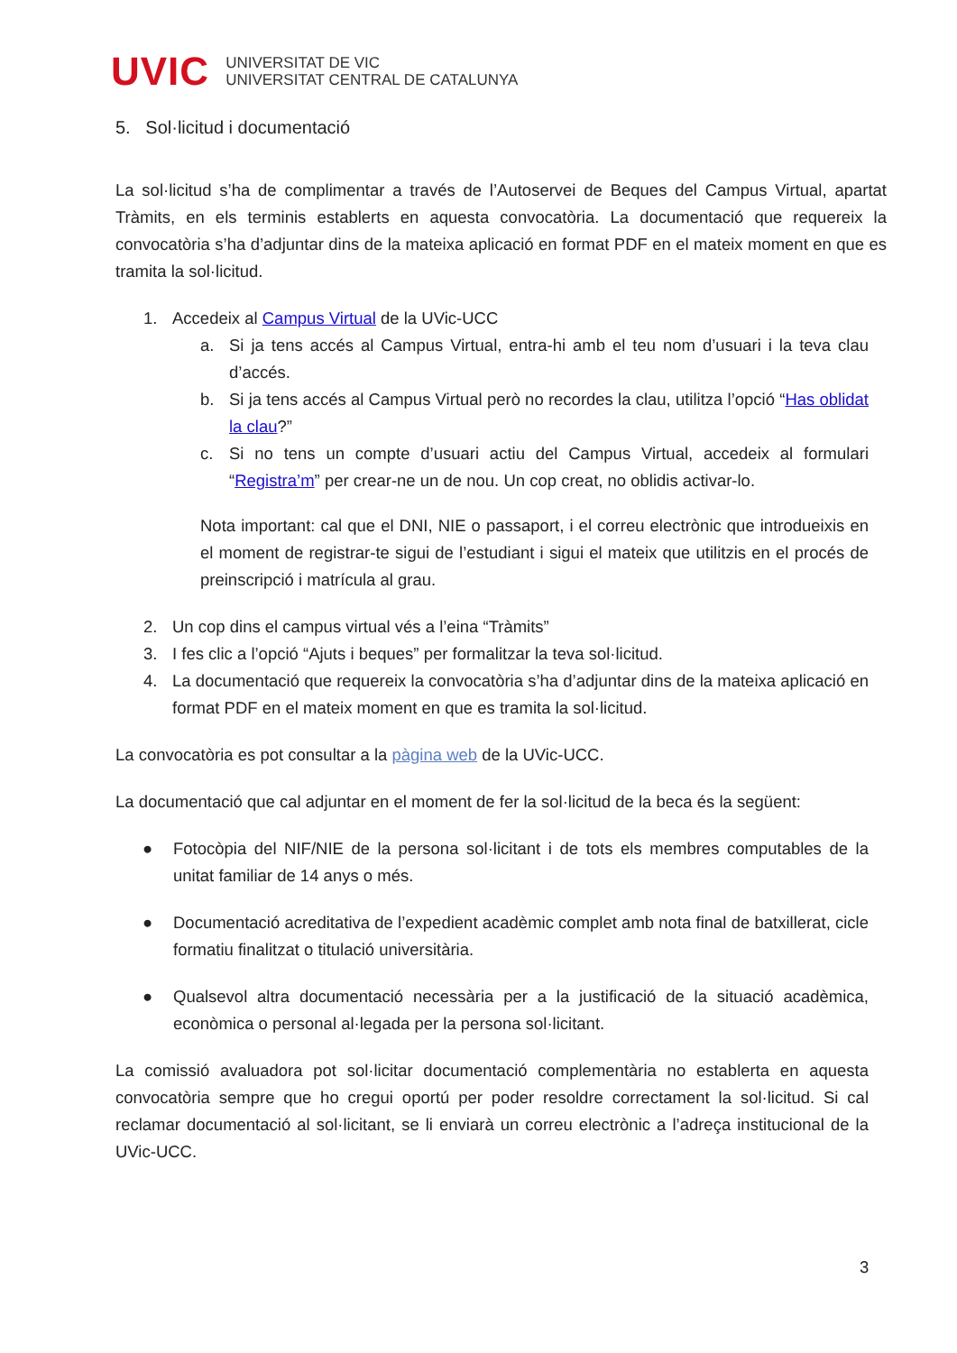UVIC
UNIVERSITAT DE VIC
UNIVERSITAT CENTRAL DE CATALUNYA
5. Sol·licitud i documentació
La sol·licitud s’ha de complimentar a través de l’Autoservei de Beques del Campus Virtual, apartat Tràmits, en els terminis establerts en aquesta convocatòria. La documentació que requereix la convocatòria s’ha d’adjuntar dins de la mateixa aplicació en format PDF en el mateix moment en que es tramita la sol·licitud.
1. Accedeix al Campus Virtual de la UVic-UCC
a. Si ja tens accés al Campus Virtual, entra-hi amb el teu nom d’usuari i la teva clau d’accés.
b. Si ja tens accés al Campus Virtual però no recordes la clau, utilitza l’opció “Has oblidat la clau?”
c. Si no tens un compte d’usuari actiu del Campus Virtual, accedeix al formulari “Registra’m” per crear-ne un de nou. Un cop creat, no oblidis activar-lo.
Nota important: cal que el DNI, NIE o passaport, i el correu electrònic que introdueixis en el moment de registrar-te sigui de l’estudiant i sigui el mateix que utilitzis en el procés de preinscripció i matrícula al grau.
2. Un cop dins el campus virtual vés a l’eina “Tràmits”
3. I fes clic a l’opció “Ajuts i beques” per formalitzar la teva sol·licitud.
4. La documentació que requereix la convocatòria s’ha d’adjuntar dins de la mateixa aplicació en format PDF en el mateix moment en que es tramita la sol·licitud.
La convocatòria es pot consultar a la pàgina web de la UVic-UCC.
La documentació que cal adjuntar en el moment de fer la sol·licitud de la beca és la següent:
● Fotocòpia del NIF/NIE de la persona sol·licitant i de tots els membres computables de la unitat familiar de 14 anys o més.
● Documentació acreditativa de l’expedient acadèmic complet amb nota final de batxillerat, cicle formatiu finalitzat o titulació universitària.
● Qualsevol altra documentació necessària per a la justificació de la situació acadèmica, econòmica o personal al·legada per la persona sol·licitant.
La comissió avaluadora pot sol·licitar documentació complementària no establerta en aquesta convocatòria sempre que ho cregui oportú per poder resoldre correctament la sol·licitud. Si cal reclamar documentació al sol·licitant, se li enviarà un correu electrònic a l’adreça institucional de la UVic-UCC.
3